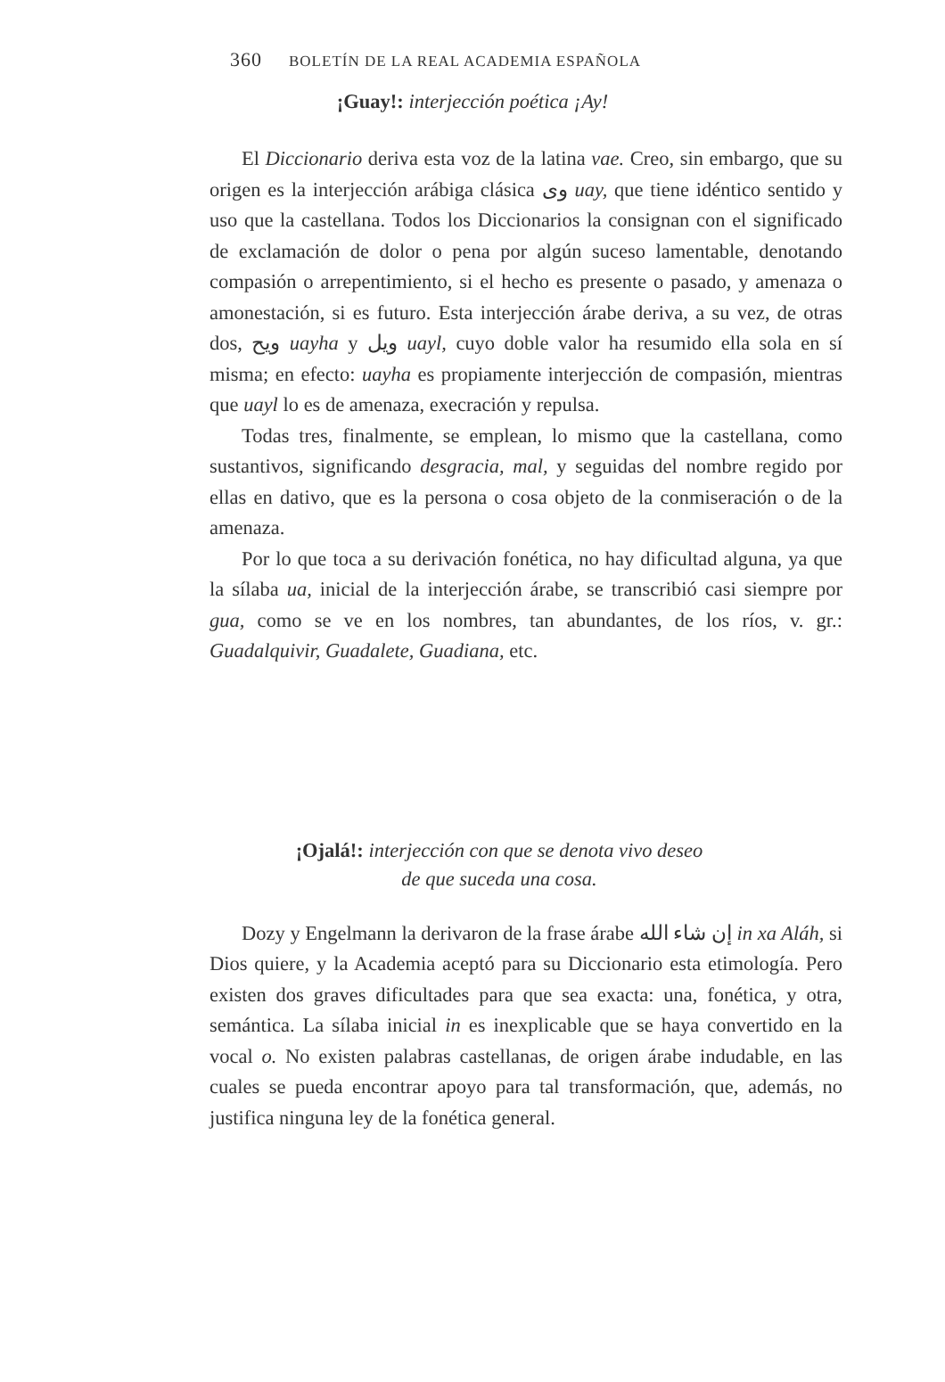360 BOLETÍN DE LA REAL ACADEMIA ESPAÑOLA
¡Guay!: interjección poética ¡Ay!
El Diccionario deriva esta voz de la latina vae. Creo, sin embargo, que su origen es la interjección arábiga clásica وى uay, que tiene idéntico sentido y uso que la castellana. Todos los Diccionarios la consignan con el significado de exclamación de dolor o pena por algún suceso lamentable, denotando compasión o arrepentimiento, si el hecho es presente o pasado, y amenaza o amonestación, si es futuro. Esta interjección árabe deriva, a su vez, de otras dos, ويح uayha y ويل uayl, cuyo doble valor ha resumido ella sola en sí misma; en efecto: uayha es propiamente interjección de compasión, mientras que uayl lo es de amenaza, execración y repulsa.
Todas tres, finalmente, se emplean, lo mismo que la castellana, como sustantivos, significando desgracia, mal, y seguidas del nombre regido por ellas en dativo, que es la persona o cosa objeto de la conmiseración o de la amenaza.
Por lo que toca a su derivación fonética, no hay dificultad alguna, ya que la sílaba ua, inicial de la interjección árabe, se transcribió casi siempre por gua, como se ve en los nombres, tan abundantes, de los ríos, v. gr.: Guadalquivir, Guadalete, Guadiana, etc.
¡Ojalá!: interjección con que se denota vivo deseo
de que suceda una cosa.
Dozy y Engelmann la derivaron de la frase árabe إن شاء الله in xa Aláh, si Dios quiere, y la Academia aceptó para su Diccionario esta etimología. Pero existen dos graves dificultades para que sea exacta: una, fonética, y otra, semántica. La sílaba inicial in es inexplicable que se haya convertido en la vocal o. No existen palabras castellanas, de origen árabe indudable, en las cuales se pueda encontrar apoyo para tal transformación, que, además, no justifica ninguna ley de la fonética general.